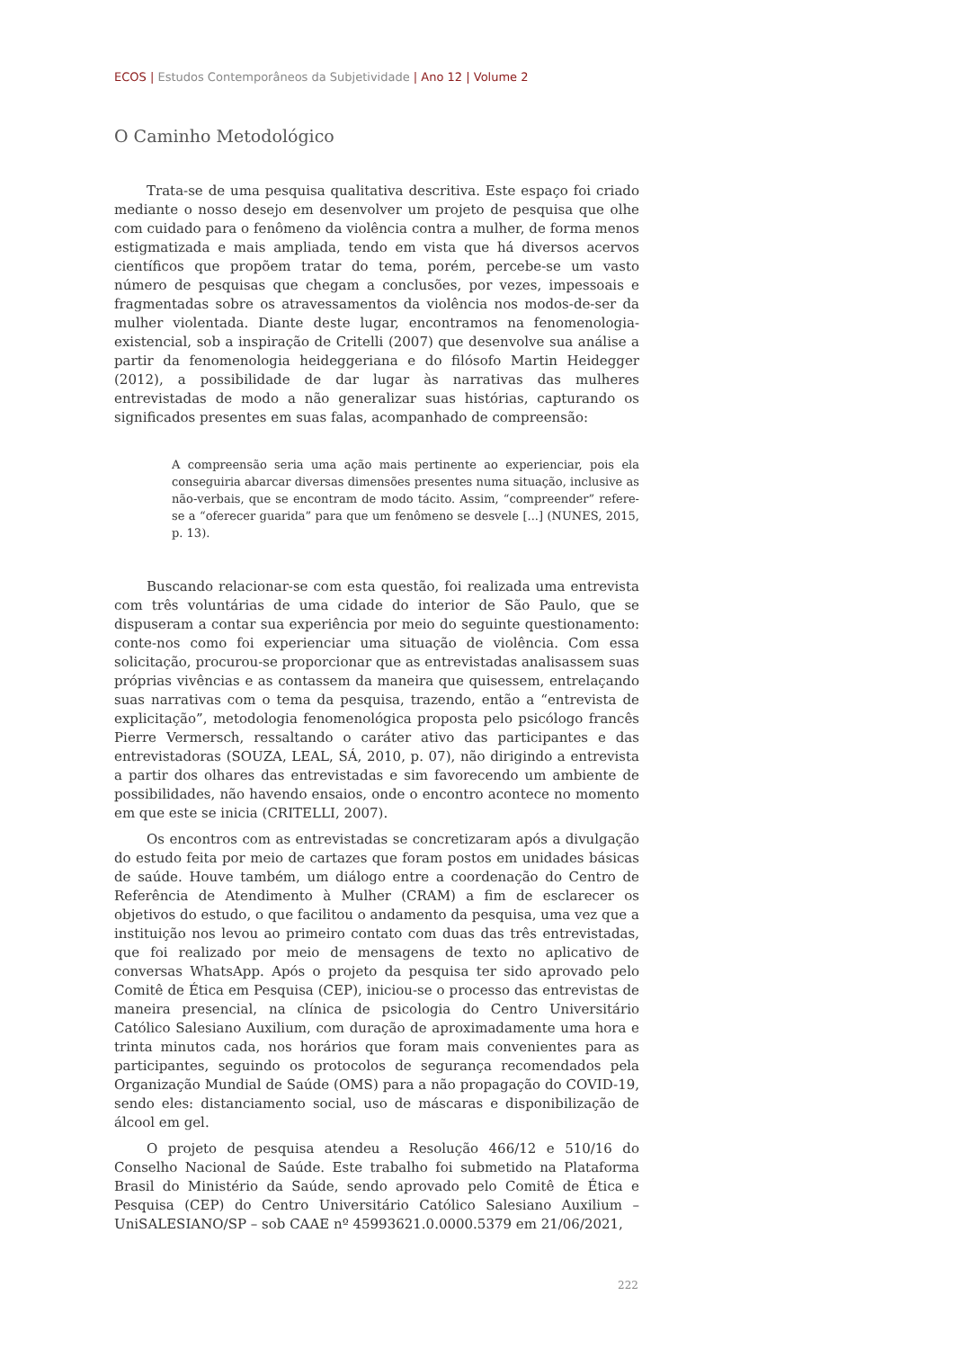ECOS | Estudos Contemporâneos da Subjetividade | Ano 12 | Volume 2
O Caminho Metodológico
Trata-se de uma pesquisa qualitativa descritiva. Este espaço foi criado mediante o nosso desejo em desenvolver um projeto de pesquisa que olhe com cuidado para o fenômeno da violência contra a mulher, de forma menos estigmatizada e mais ampliada, tendo em vista que há diversos acervos científicos que propõem tratar do tema, porém, percebe-se um vasto número de pesquisas que chegam a conclusões, por vezes, impessoais e fragmentadas sobre os atravessamentos da violência nos modos-de-ser da mulher violentada. Diante deste lugar, encontramos na fenomenologia-existencial, sob a inspiração de Critelli (2007) que desenvolve sua análise a partir da fenomenologia heideggeriana e do filósofo Martin Heidegger (2012), a possibilidade de dar lugar às narrativas das mulheres entrevistadas de modo a não generalizar suas histórias, capturando os significados presentes em suas falas, acompanhado de compreensão:
A compreensão seria uma ação mais pertinente ao experienciar, pois ela conseguiria abarcar diversas dimensões presentes numa situação, inclusive as não-verbais, que se encontram de modo tácito. Assim, “compreender” refere-se a “oferecer guarida” para que um fenômeno se desvele [...] (NUNES, 2015, p. 13).
Buscando relacionar-se com esta questão, foi realizada uma entrevista com três voluntárias de uma cidade do interior de São Paulo, que se dispuseram a contar sua experiência por meio do seguinte questionamento: conte-nos como foi experienciar uma situação de violência. Com essa solicitação, procurou-se proporcionar que as entrevistadas analisassem suas próprias vivências e as contassem da maneira que quisessem, entrelaçando suas narrativas com o tema da pesquisa, trazendo, então a “entrevista de explicitação”, metodologia fenomenológica proposta pelo psicólogo francês Pierre Vermersch, ressaltando o caráter ativo das participantes e das entrevistadoras (SOUZA, LEAL, SÁ, 2010, p. 07), não dirigindo a entrevista a partir dos olhares das entrevistadas e sim favorecendo um ambiente de possibilidades, não havendo ensaios, onde o encontro acontece no momento em que este se inicia (CRITELLI, 2007).
Os encontros com as entrevistadas se concretizaram após a divulgação do estudo feita por meio de cartazes que foram postos em unidades básicas de saúde. Houve também, um diálogo entre a coordenação do Centro de Referência de Atendimento à Mulher (CRAM) a fim de esclarecer os objetivos do estudo, o que facilitou o andamento da pesquisa, uma vez que a instituição nos levou ao primeiro contato com duas das três entrevistadas, que foi realizado por meio de mensagens de texto no aplicativo de conversas WhatsApp. Após o projeto da pesquisa ter sido aprovado pelo Comitê de Ética em Pesquisa (CEP), iniciou-se o processo das entrevistas de maneira presencial, na clínica de psicologia do Centro Universitário Católico Salesiano Auxilium, com duração de aproximadamente uma hora e trinta minutos cada, nos horários que foram mais convenientes para as participantes, seguindo os protocolos de segurança recomendados pela Organização Mundial de Saúde (OMS) para a não propagação do COVID-19, sendo eles: distanciamento social, uso de máscaras e disponibilização de álcool em gel.
O projeto de pesquisa atendeu a Resolução 466/12 e 510/16 do Conselho Nacional de Saúde. Este trabalho foi submetido na Plataforma Brasil do Ministério da Saúde, sendo aprovado pelo Comitê de Ética e Pesquisa (CEP) do Centro Universitário Católico Salesiano Auxilium – UniSALESIANO/SP – sob CAAE nº 45993621.0.0000.5379 em 21/06/2021,
222